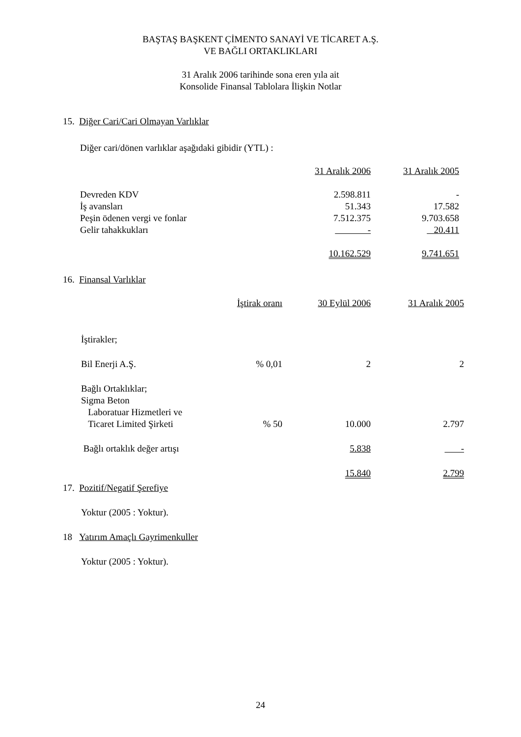BAŞTAŞ BAŞKENT ÇİMENTO SANAYİ VE TİCARET A.Ş.
VE BAĞLI ORTAKLIKLARI
31 Aralık 2006 tarihinde sona eren yıla ait
Konsolide Finansal Tablolara İlişkin Notlar
15. Diğer Cari/Cari Olmayan Varlıklar
Diğer cari/dönen varlıklar aşağıdaki gibidir (YTL) :
| | 31 Aralık 2006 | 31 Aralık 2005 |
| --- | --- | --- |
| Devreden KDV | 2.598.811 | - |
| İş avansları | 51.343 | 17.582 |
| Peşin ödenen vergi ve fonlar | 7.512.375 | 9.703.658 |
| Gelir tahakkukları | - | 20.411 |
| | 10.162.529 | 9.741.651 |
16. Finansal Varlıklar
| | İştirak oranı | 30 Eylül 2006 | 31 Aralık 2005 |
| --- | --- | --- | --- |
| İştirakler; | | | |
| Bil Enerji A.Ş. | % 0,01 | 2 | 2 |
| Bağlı Ortaklıklar; | | | |
| Sigma Beton Laboratuar Hizmetleri ve Ticaret Limited Şirketi | % 50 | 10.000 | 2.797 |
| Bağlı ortaklık değer artışı | | 5.838 | - |
| | | 15.840 | 2.799 |
17. Pozitif/Negatif Şerefiye
Yoktur (2005 : Yoktur).
18 Yatırım Amaçlı Gayrimenkuller
Yoktur (2005 : Yoktur).
24